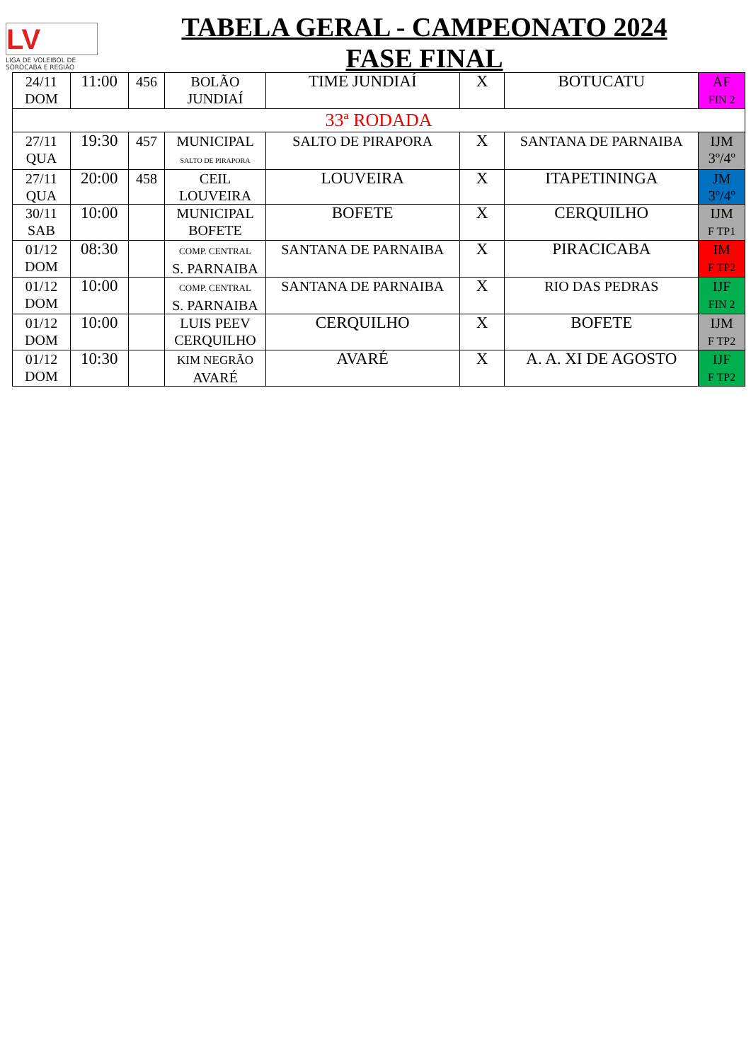LV
LIGA DE VOLEIBOL DE
SOROCABA E REGIÃO
TABELA GERAL - CAMPEONATO 2024
FASE FINAL
| 24/11 DOM | 11:00 | 456 | BOLÃO JUNDIAÍ | TIME JUNDIAÍ | X | BOTUCATU | AF FIN 2 |
| 33ª RODADA | | | | | | | |
| 27/11 QUA | 19:30 | 457 | MUNICIPAL SALTO DE PIRAPORA | SALTO DE PIRAPORA | X | SANTANA DE PARNAIBA | IJM 3º/4º |
| 27/11 QUA | 20:00 | 458 | CEIL LOUVEIRA | LOUVEIRA | X | ITAPETININGA | JM 3º/4º |
| 30/11 SAB | 10:00 | | MUNICIPAL BOFETE | BOFETE | X | CERQUILHO | IJM F TP1 |
| 01/12 DOM | 08:30 | | COMP. CENTRAL S. PARNAIBA | SANTANA DE PARNAIBA | X | PIRACICABA | IM F TP2 |
| 01/12 DOM | 10:00 | | COMP. CENTRAL S. PARNAIBA | SANTANA DE PARNAIBA | X | RIO DAS PEDRAS | IJF FIN 2 |
| 01/12 DOM | 10:00 | | LUIS PEEV CERQUILHO | CERQUILHO | X | BOFETE | IJM F TP2 |
| 01/12 DOM | 10:30 | | KIM NEGRÃO AVARÉ | AVARÉ | X | A. A. XI DE AGOSTO | IJF F TP2 |